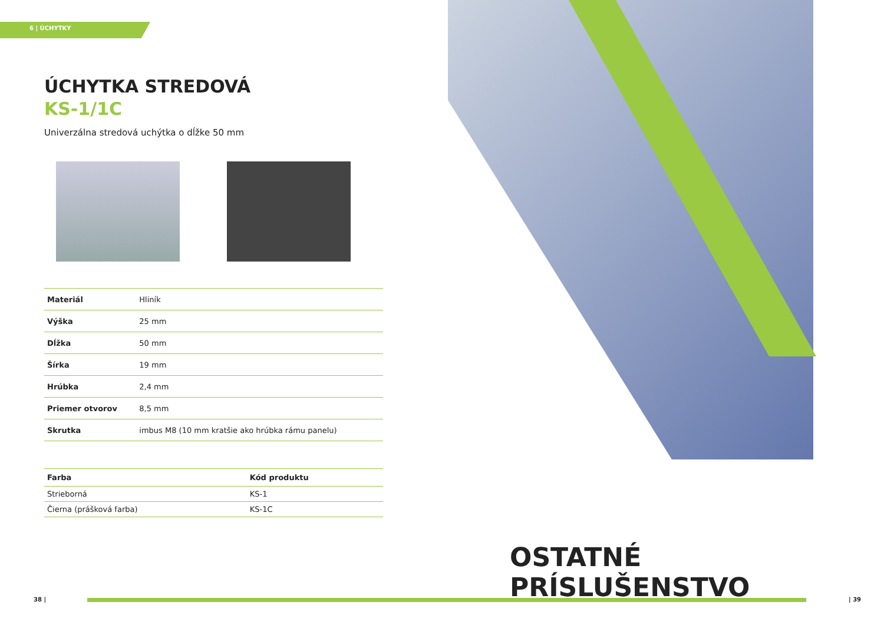6 | ÚCHYTKY
ÚCHYTKA STREDOVÁ
KS-1/1C
Univerzálna stredová uchýtka o dĺžke 50 mm
| Materiál | Hliník |
| Výška | 25 mm |
| Dĺžka | 50 mm |
| Šírka | 19 mm |
| Hrúbka | 2,4 mm |
| Priemer otvorov | 8,5 mm |
| Skrutka | imbus M8 (10 mm kratšie ako hrúbka rámu panelu) |
| Farba | Kód produktu |
| --- | --- |
| Strieborná | KS-1 |
| Čierna (prášková farba) | KS-1C |
OSTATNÉ PRÍSLUŠENSTVO
38 | | 39